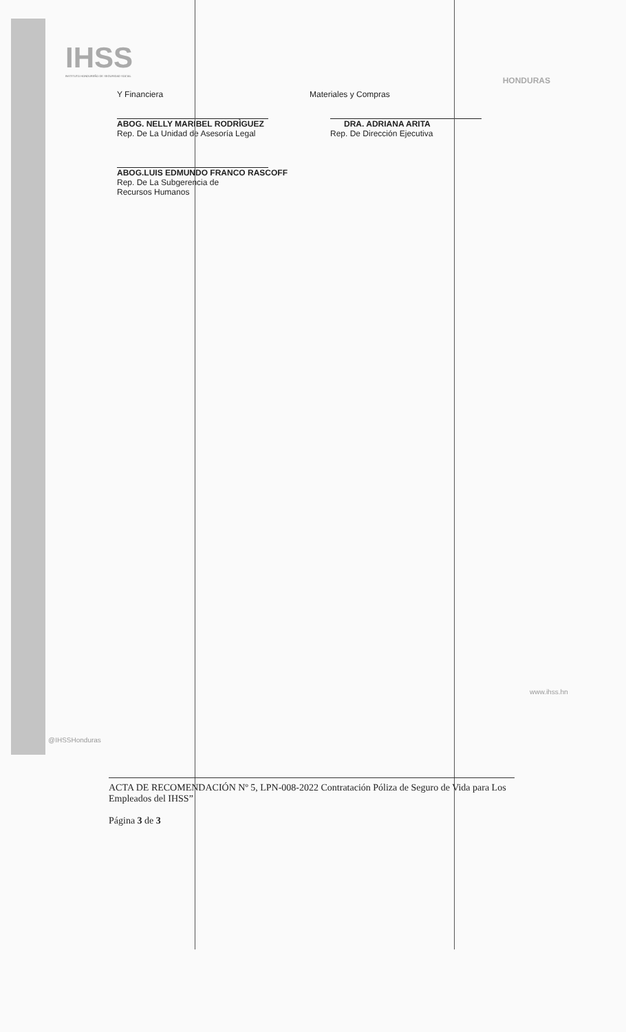IHSS
INSTITUTO HONDUREÑO DE SEGURIDAD SOCIAL
HONDURAS
Y Financiera
ABOG. NELLY MARIBEL RODRÌGUEZ
Rep. De La Unidad de Asesoría Legal
ABOG.LUIS EDMUNDO FRANCO RASCOFF
Rep. De La Subgerencia de
Recursos Humanos
Materiales y Compras
DRA. ADRIANA ARITA
Rep. De Dirección Ejecutiva
@IHSSHonduras
www.ihss.hn
ACTA DE RECOMENDACIÓN Nº 5, LPN-008-2022 Contratación Póliza de Seguro de Vida para Los Empleados del IHSS”
Página 3 de 3